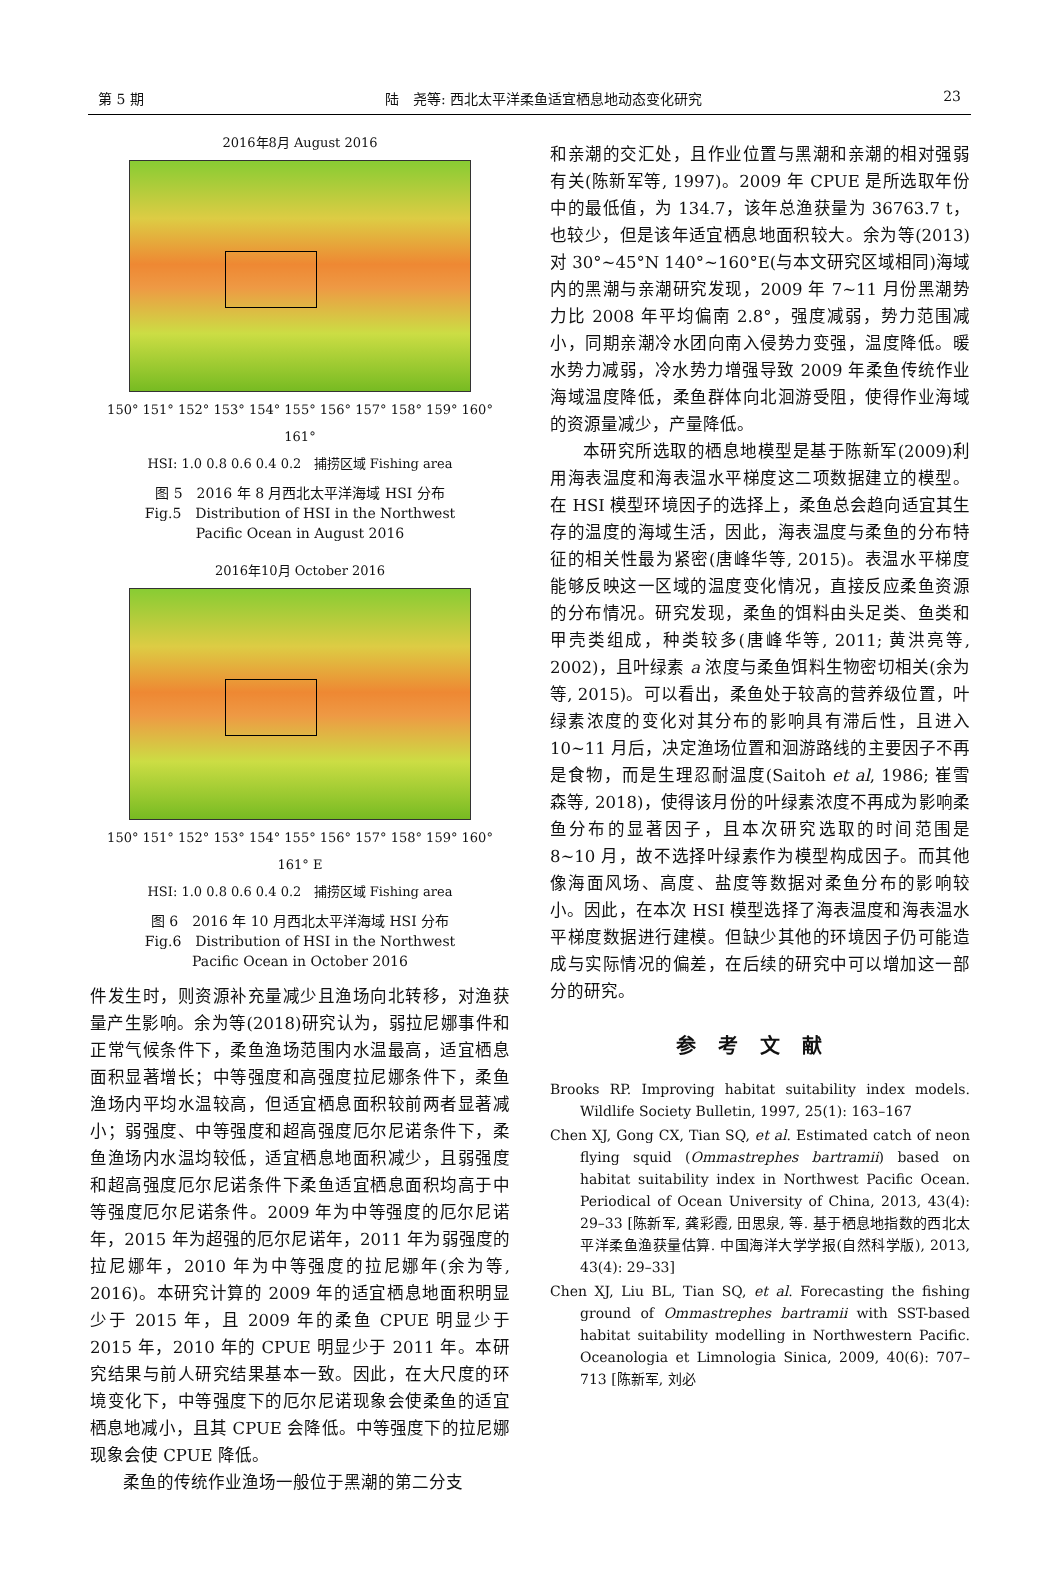第 5 期 陆　尧等: 西北太平洋柔鱼适宜栖息地动态变化研究 23
2016年8月 August 2016
150° 151° 152° 153° 154° 155° 156° 157° 158° 159° 160° 161°
HSI: 1.0 0.8 0.6 0.4 0.2 捕捞区域 Fishing area
图 5　2016 年 8 月西北太平洋海域 HSI 分布
Fig.5　Distribution of HSI in the Northwest
Pacific Ocean in August 2016
2016年10月 October 2016
150° 151° 152° 153° 154° 155° 156° 157° 158° 159° 160° 161° E
HSI: 1.0 0.8 0.6 0.4 0.2 捕捞区域 Fishing area
图 6　2016 年 10 月西北太平洋海域 HSI 分布
Fig.6　Distribution of HSI in the Northwest
Pacific Ocean in October 2016
件发生时，则资源补充量减少且渔场向北转移，对渔获量产生影响。余为等(2018)研究认为，弱拉尼娜事件和正常气候条件下，柔鱼渔场范围内水温最高，适宜栖息面积显著增长；中等强度和高强度拉尼娜条件下，柔鱼渔场内平均水温较高，但适宜栖息面积较前两者显著减小；弱强度、中等强度和超高强度厄尔尼诺条件下，柔鱼渔场内水温均较低，适宜栖息地面积减少，且弱强度和超高强度厄尔尼诺条件下柔鱼适宜栖息面积均高于中等强度厄尔尼诺条件。2009 年为中等强度的厄尔尼诺年，2015 年为超强的厄尔尼诺年，2011 年为弱强度的拉尼娜年，2010 年为中等强度的拉尼娜年(余为等, 2016)。本研究计算的 2009 年的适宜栖息地面积明显少于 2015 年，且 2009 年的柔鱼 CPUE 明显少于 2015 年，2010 年的 CPUE 明显少于 2011 年。本研究结果与前人研究结果基本一致。因此，在大尺度的环境变化下，中等强度下的厄尔尼诺现象会使柔鱼的适宜栖息地减小，且其 CPUE 会降低。中等强度下的拉尼娜现象会使 CPUE 降低。
柔鱼的传统作业渔场一般位于黑潮的第二分支
和亲潮的交汇处，且作业位置与黑潮和亲潮的相对强弱有关(陈新军等, 1997)。2009 年 CPUE 是所选取年份中的最低值，为 134.7，该年总渔获量为 36763.7 t，也较少，但是该年适宜栖息地面积较大。余为等(2013)对 30°~45°N 140°~160°E(与本文研究区域相同)海域内的黑潮与亲潮研究发现，2009 年 7~11 月份黑潮势力比 2008 年平均偏南 2.8°，强度减弱，势力范围减小，同期亲潮冷水团向南入侵势力变强，温度降低。暖水势力减弱，冷水势力增强导致 2009 年柔鱼传统作业海域温度降低，柔鱼群体向北洄游受阻，使得作业海域的资源量减少，产量降低。
本研究所选取的栖息地模型是基于陈新军(2009)利用海表温度和海表温水平梯度这二项数据建立的模型。在 HSI 模型环境因子的选择上，柔鱼总会趋向适宜其生存的温度的海域生活，因此，海表温度与柔鱼的分布特征的相关性最为紧密(唐峰华等, 2015)。表温水平梯度能够反映这一区域的温度变化情况，直接反应柔鱼资源的分布情况。研究发现，柔鱼的饵料由头足类、鱼类和甲壳类组成，种类较多(唐峰华等, 2011; 黄洪亮等, 2002)，且叶绿素 a 浓度与柔鱼饵料生物密切相关(余为等, 2015)。可以看出，柔鱼处于较高的营养级位置，叶绿素浓度的变化对其分布的影响具有滞后性，且进入 10~11 月后，决定渔场位置和洄游路线的主要因子不再是食物，而是生理忍耐温度(Saitoh et al, 1986; 崔雪森等, 2018)，使得该月份的叶绿素浓度不再成为影响柔鱼分布的显著因子，且本次研究选取的时间范围是 8~10 月，故不选择叶绿素作为模型构成因子。而其他像海面风场、高度、盐度等数据对柔鱼分布的影响较小。因此，在本次 HSI 模型选择了海表温度和海表温水平梯度数据进行建模。但缺少其他的环境因子仍可能造成与实际情况的偏差，在后续的研究中可以增加这一部分的研究。
参考文献
Brooks RP. Improving habitat suitability index models. Wildlife Society Bulletin, 1997, 25(1): 163–167
Chen XJ, Gong CX, Tian SQ, et al. Estimated catch of neon flying squid (Ommastrephes bartramii) based on habitat suitability index in Northwest Pacific Ocean. Periodical of Ocean University of China, 2013, 43(4): 29–33 [陈新军, 龚彩霞, 田思泉, 等. 基于栖息地指数的西北太平洋柔鱼渔获量估算. 中国海洋大学学报(自然科学版), 2013, 43(4): 29–33]
Chen XJ, Liu BL, Tian SQ, et al. Forecasting the fishing ground of Ommastrephes bartramii with SST-based habitat suitability modelling in Northwestern Pacific. Oceanologia et Limnologia Sinica, 2009, 40(6): 707–713 [陈新军, 刘必